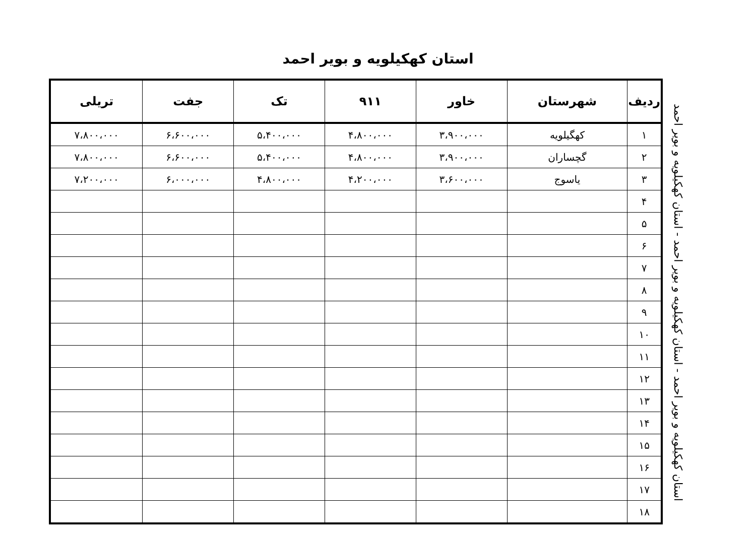استان کهکیلویه و بویر احمد
| ردیف | شهرستان | خاور | ۹۱۱ | تک | جفت | تریلی |
| --- | --- | --- | --- | --- | --- | --- |
| ۱ | کهگیلویه | ۳،۹۰۰،۰۰۰ | ۴،۸۰۰،۰۰۰ | ۵،۴۰۰،۰۰۰ | ۶،۶۰۰،۰۰۰ | ۷،۸۰۰،۰۰۰ |
| ۲ | گچساران | ۳،۹۰۰،۰۰۰ | ۴،۸۰۰،۰۰۰ | ۵،۴۰۰،۰۰۰ | ۶،۶۰۰،۰۰۰ | ۷،۸۰۰،۰۰۰ |
| ۳ | یاسوج | ۳،۶۰۰،۰۰۰ | ۴،۲۰۰،۰۰۰ | ۴،۸۰۰،۰۰۰ | ۶،۰۰۰،۰۰۰ | ۷،۲۰۰،۰۰۰ |
| ۴ | | | | | | |
| ۵ | | | | | | |
| ۶ | | | | | | |
| ۷ | | | | | | |
| ۸ | | | | | | |
| ۹ | | | | | | |
| ۱۰ | | | | | | |
| ۱۱ | | | | | | |
| ۱۲ | | | | | | |
| ۱۳ | | | | | | |
| ۱۴ | | | | | | |
| ۱۵ | | | | | | |
| ۱۶ | | | | | | |
| ۱۷ | | | | | | |
| ۱۸ | | | | | | |
استان کهکیلویه و بویر احمد - استان کهکیلویه و بویر احمد - استان کهکیلویه و بویر احمد